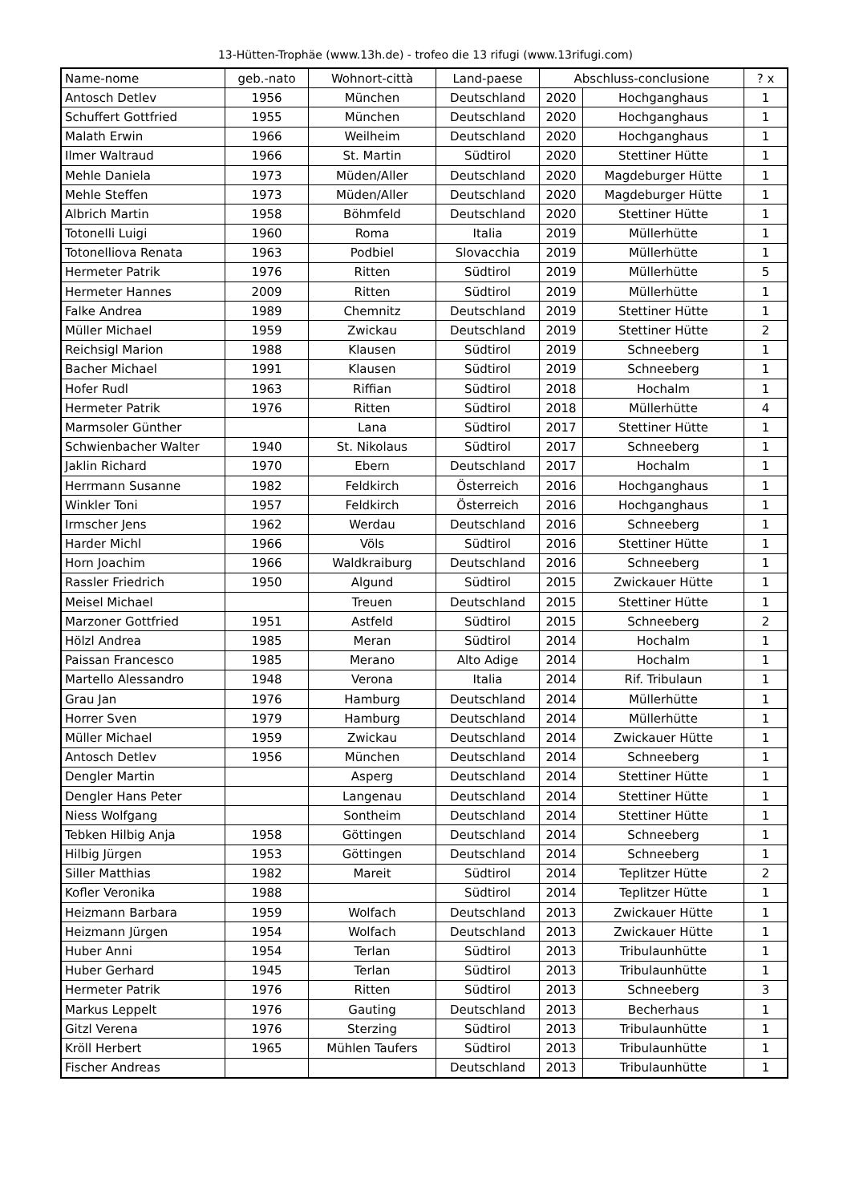13-Hütten-Trophäe (www.13h.de) - trofeo die 13 rifugi (www.13rifugi.com)
| Name-nome | geb.-nato | Wohnort-città | Land-paese | Abschluss-conclusione | | ? x |
| --- | --- | --- | --- | --- | --- | --- |
| Antosch Detlev | 1956 | München | Deutschland | 2020 | Hochganghaus | 1 |
| Schuffert Gottfried | 1955 | München | Deutschland | 2020 | Hochganghaus | 1 |
| Malath Erwin | 1966 | Weilheim | Deutschland | 2020 | Hochganghaus | 1 |
| Ilmer Waltraud | 1966 | St. Martin | Südtirol | 2020 | Stettiner Hütte | 1 |
| Mehle Daniela | 1973 | Müden/Aller | Deutschland | 2020 | Magdeburger Hütte | 1 |
| Mehle Steffen | 1973 | Müden/Aller | Deutschland | 2020 | Magdeburger Hütte | 1 |
| Albrich Martin | 1958 | Böhmfeld | Deutschland | 2020 | Stettiner Hütte | 1 |
| Totonelli Luigi | 1960 | Roma | Italia | 2019 | Müllerhütte | 1 |
| Totonelliova Renata | 1963 | Podbiel | Slovacchia | 2019 | Müllerhütte | 1 |
| Hermeter Patrik | 1976 | Ritten | Südtirol | 2019 | Müllerhütte | 5 |
| Hermeter Hannes | 2009 | Ritten | Südtirol | 2019 | Müllerhütte | 1 |
| Falke Andrea | 1989 | Chemnitz | Deutschland | 2019 | Stettiner Hütte | 1 |
| Müller Michael | 1959 | Zwickau | Deutschland | 2019 | Stettiner Hütte | 2 |
| Reichsigl Marion | 1988 | Klausen | Südtirol | 2019 | Schneeberg | 1 |
| Bacher Michael | 1991 | Klausen | Südtirol | 2019 | Schneeberg | 1 |
| Hofer Rudl | 1963 | Riffian | Südtirol | 2018 | Hochalm | 1 |
| Hermeter Patrik | 1976 | Ritten | Südtirol | 2018 | Müllerhütte | 4 |
| Marmsoler Günther | | Lana | Südtirol | 2017 | Stettiner Hütte | 1 |
| Schwienbacher Walter | 1940 | St. Nikolaus | Südtirol | 2017 | Schneeberg | 1 |
| Jaklin Richard | 1970 | Ebern | Deutschland | 2017 | Hochalm | 1 |
| Herrmann Susanne | 1982 | Feldkirch | Österreich | 2016 | Hochganghaus | 1 |
| Winkler Toni | 1957 | Feldkirch | Österreich | 2016 | Hochganghaus | 1 |
| Irmscher Jens | 1962 | Werdau | Deutschland | 2016 | Schneeberg | 1 |
| Harder Michl | 1966 | Völs | Südtirol | 2016 | Stettiner Hütte | 1 |
| Horn Joachim | 1966 | Waldkraiburg | Deutschland | 2016 | Schneeberg | 1 |
| Rassler Friedrich | 1950 | Algund | Südtirol | 2015 | Zwickauer Hütte | 1 |
| Meisel Michael | | Treuen | Deutschland | 2015 | Stettiner Hütte | 1 |
| Marzoner Gottfried | 1951 | Astfeld | Südtirol | 2015 | Schneeberg | 2 |
| Hölzl Andrea | 1985 | Meran | Südtirol | 2014 | Hochalm | 1 |
| Paissan Francesco | 1985 | Merano | Alto Adige | 2014 | Hochalm | 1 |
| Martello Alessandro | 1948 | Verona | Italia | 2014 | Rif. Tribulaun | 1 |
| Grau Jan | 1976 | Hamburg | Deutschland | 2014 | Müllerhütte | 1 |
| Horrer Sven | 1979 | Hamburg | Deutschland | 2014 | Müllerhütte | 1 |
| Müller Michael | 1959 | Zwickau | Deutschland | 2014 | Zwickauer Hütte | 1 |
| Antosch Detlev | 1956 | München | Deutschland | 2014 | Schneeberg | 1 |
| Dengler Martin | | Asperg | Deutschland | 2014 | Stettiner Hütte | 1 |
| Dengler Hans Peter | | Langenau | Deutschland | 2014 | Stettiner Hütte | 1 |
| Niess Wolfgang | | Sontheim | Deutschland | 2014 | Stettiner Hütte | 1 |
| Tebken Hilbig Anja | 1958 | Göttingen | Deutschland | 2014 | Schneeberg | 1 |
| Hilbig Jürgen | 1953 | Göttingen | Deutschland | 2014 | Schneeberg | 1 |
| Siller Matthias | 1982 | Mareit | Südtirol | 2014 | Teplitzer Hütte | 2 |
| Kofler Veronika | 1988 | | Südtirol | 2014 | Teplitzer Hütte | 1 |
| Heizmann Barbara | 1959 | Wolfach | Deutschland | 2013 | Zwickauer Hütte | 1 |
| Heizmann Jürgen | 1954 | Wolfach | Deutschland | 2013 | Zwickauer Hütte | 1 |
| Huber Anni | 1954 | Terlan | Südtirol | 2013 | Tribulaunhütte | 1 |
| Huber Gerhard | 1945 | Terlan | Südtirol | 2013 | Tribulaunhütte | 1 |
| Hermeter Patrik | 1976 | Ritten | Südtirol | 2013 | Schneeberg | 3 |
| Markus Leppelt | 1976 | Gauting | Deutschland | 2013 | Becherhaus | 1 |
| Gitzl Verena | 1976 | Sterzing | Südtirol | 2013 | Tribulaunhütte | 1 |
| Kröll Herbert | 1965 | Mühlen Taufers | Südtirol | 2013 | Tribulaunhütte | 1 |
| Fischer Andreas | | | Deutschland | 2013 | Tribulaunhütte | 1 |